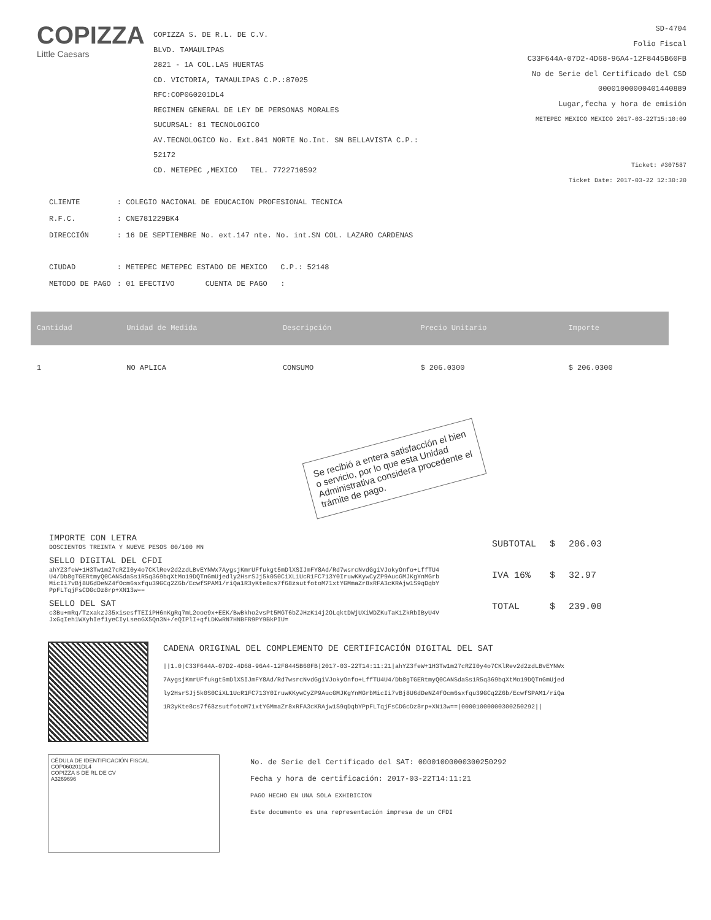COPIZZA
Little Caesars
COPIZZA S. DE R.L. DE C.V.
BLVD. TAMAULIPAS
2821 - 1A COL.LAS HUERTAS
CD. VICTORIA, TAMAULIPAS C.P.:87025
RFC:COP060201DL4
REGIMEN GENERAL DE LEY DE PERSONAS MORALES
SUCURSAL: 81 TECNOLOGICO
AV.TECNOLOGICO No. Ext.841 NORTE No.Int. SN BELLAVISTA C.P.: 52172
CD. METEPEC ,MEXICO TEL. 7722710592
SD-4704
Folio Fiscal
C33F644A-07D2-4D68-96A4-12F8445B60FB
No de Serie del Certificado del CSD
00001000000401440889
Lugar,fecha y hora de emisión
METEPEC MEXICO MEXICO 2017-03-22T15:10:09
Ticket: #307587
Ticket Date: 2017-03-22 12:30:20
| CLIENTE | : COLEGIO NACIONAL DE EDUCACION PROFESIONAL TECNICA |
| R.F.C. | : CNE781229BK4 |
| DIRECCIÓN | : 16 DE SEPTIEMBRE No. ext.147 nte. No. int.SN COL. LAZARO CARDENAS |
| CIUDAD | : METEPEC METEPEC ESTADO DE MEXICO C.P.: 52148 |
| METODO DE PAGO | : 01 EFECTIVO CUENTA DE PAGO : |
| Cantidad | Unidad de Medida | Descripción | | Precio Unitario | Importe |
| --- | --- | --- | --- | --- | --- |
| 1 | NO APLICA | CONSUMO | | $ 206.0300 | $ 206.0300 |
Se recibió a entera satisfacción el bien o servicio, por lo que esta Unidad Administrativa considera procedente el trámite de pago.
IMPORTE CON LETRA
DOSCIENTOS TREINTA Y NUEVE PESOS 00/100 MN
SELLO DIGITAL DEL CFDI
ahYZ3feW+1H3Tw1m27cRZI0y4o7CKlRev2d2zdLBvEYNWx7AygsjKmrUFfukgt5mDlXSIJmFY8Ad/Rd7wsrcNvdGgiVJokyOnfo+LffTU4U4/Db8gTGERtmyQ0CANSdaSs1R5q369bqXtMo19DQTnGmUjedly2HsrSJj5k0S0CiXL1UcR1FC713Y0IruwKKywCyZP9AucGMJKgYnMGrbMicIi7vBj8U6dDeNZ4fOcm6sxfqu39GCq2Z6b/EcwfSPAM1/riQa1R3yKte8cs7f68zsutfotoM71xtYGMmaZr8xRFA3cKRAjw1S9qDqbYPpFLTqjFsCDGcDz8rp+XN13w==
SELLO DEL SAT
c3Bu+mRq/TzxakzJ35xisesfTEIiPH6nKgRq7mL2ooe9x+EEK/BwBkho2vsPt5MGT6bZJHzK14j2OLqktDWjUXiWDZKuTaK1ZkRbIByU4VJxGqIeh1WXyhIef1yeCIyLseoGX5Qn3N+/eQIPlI+qfLDKwRN7HNBFR9PY9BkPIU=
| SUBTOTAL | $ | 206.03 |
| IVA 16% | $ | 32.97 |
| TOTAL | $ | 239.00 |
CADENA ORIGINAL DEL COMPLEMENTO DE CERTIFICACIÓN DIGITAL DEL SAT
||1.0|C33F644A-07D2-4D68-96A4-12F8445B60FB|2017-03-22T14:11:21|ahYZ3feW+1H3Tw1m27cRZI0y4o7CKlRev2d2zdLBvEYNWx7AygsjKmrUFfukgt5mDlXSIJmFY8Ad/Rd7wsrcNvdGgiVJokyOnfo+LffTU4U4/Db8gTGERtmyQ0CANSdaSs1R5q369bqXtMo19DQTnGmUjedly2HsrSJj5k0S0CiXL1UcR1FC713Y0IruwKKywCyZP9AucGMJKgYnMGrbMicIi7vBj8U6dDeNZ4fOcm6sxfqu39GCq2Z6b/EcwfSPAM1/riQa1R3yKte8cs7f68zsutfotoM71xtYGMmaZr8xRFA3cKRAjw1S9qDqbYPpFLTqjFsCDGcDz8rp+XN13w==|00001000000300250292||
CÉDULA DE IDENTIFICACIÓN FISCAL
COP060201DL4
COPIZZA S DE RL DE CV
A3269696
No. de Serie del Certificado del SAT: 00001000000300250292
Fecha y hora de certificación: 2017-03-22T14:11:21
PAGO HECHO EN UNA SOLA EXHIBICION
Este documento es una representación impresa de un CFDI